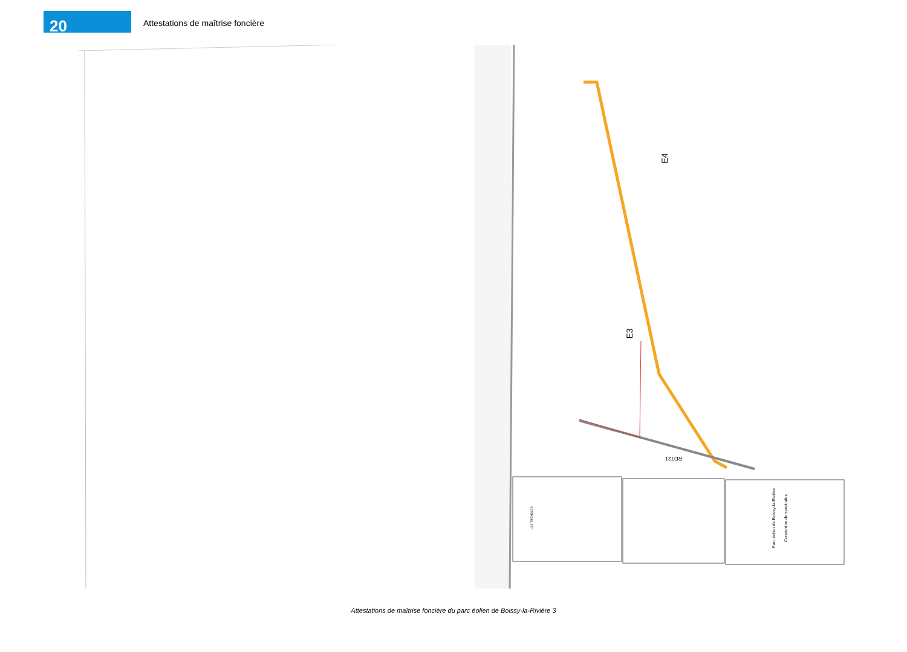20
Attestations de maîtrise foncière
E4
E3
RD721
Parc éolien de Boissy-la-Rivière
Convention de servitudes
LES TREMBLES
Attestations de maîtrise foncière du parc éolien de Boissy-la-Rivière 3